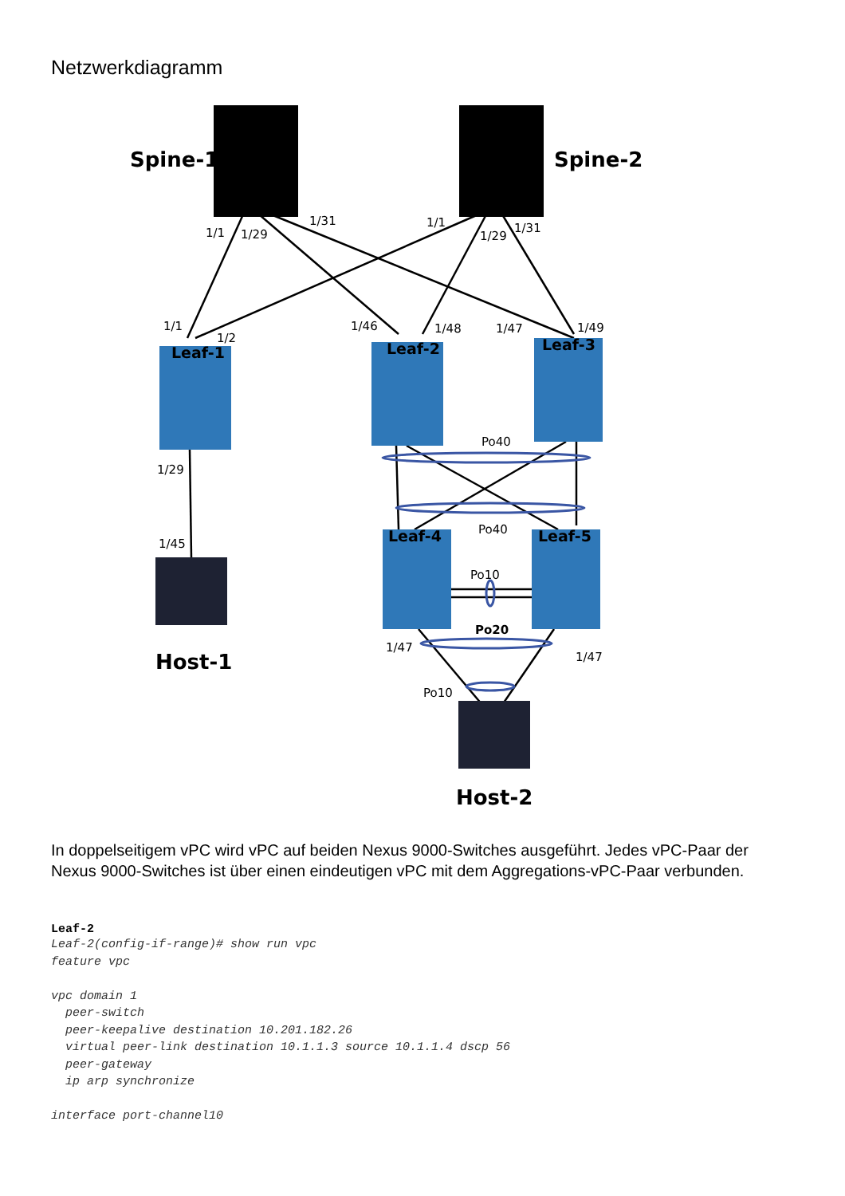Netzwerkdiagramm
Spine-1
Spine-2
Host-1
Host-2
Leaf-1
Leaf-2
Leaf-3
Leaf-4
Leaf-5
1/1
1/29
1/31
1/1
1/29
1/31
1/1
1/2
1/46
1/48
1/47
1/49
Po40
1/29
1/45
Po40
Po10
Po20
1/47
1/47
Po10
In doppelseitigem vPC wird vPC auf beiden Nexus 9000-Switches ausgeführt. Jedes vPC-Paar der Nexus 9000-Switches ist über einen eindeutigen vPC mit dem Aggregations-vPC-Paar verbunden.
Leaf-2
Leaf-2(config-if-range)# show run vpc
feature vpc

vpc domain 1
  peer-switch
  peer-keepalive destination 10.201.182.26
  virtual peer-link destination 10.1.1.3 source 10.1.1.4 dscp 56
  peer-gateway
  ip arp synchronize

interface port-channel10